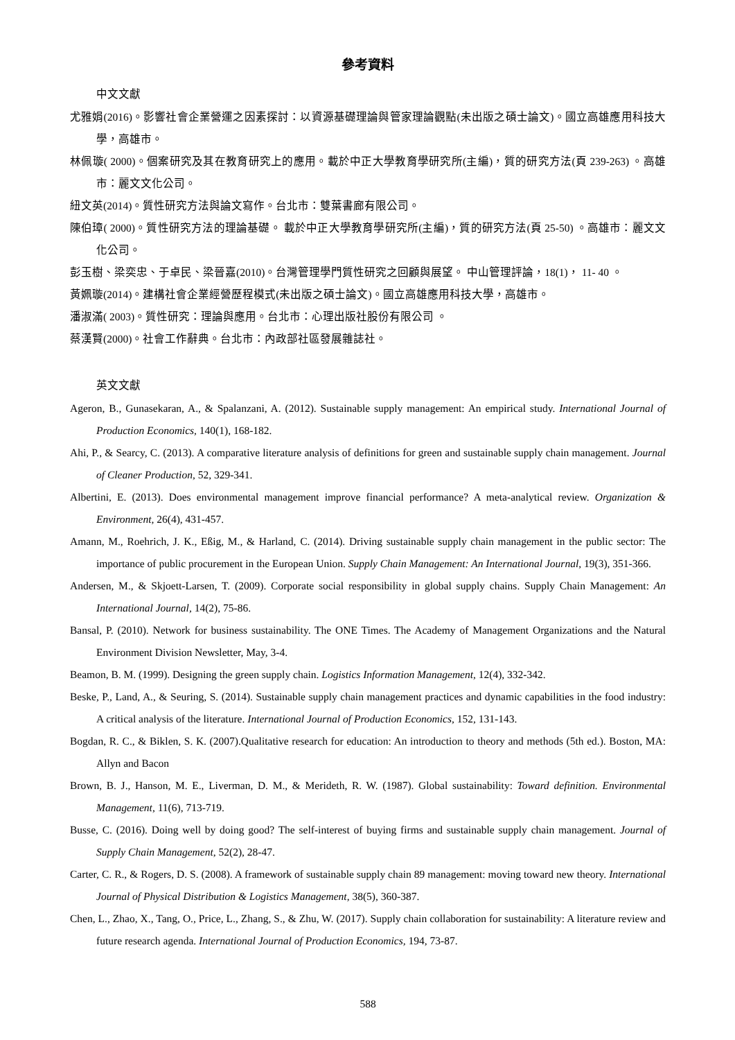參考資料
中文文獻
尤雅娟(2016)。影響社會企業營運之因素探討：以資源基礎理論與管家理論觀點(未出版之碩士論文)。國立高雄應用科技大學，高雄市。
林佩璇( 2000)。個案研究及其在教育研究上的應用。載於中正大學教育學研究所(主編)，質的研究方法(頁 239-263) 。高雄市：麗文文化公司。
紐文英(2014)。質性研究方法與論文寫作。台北市：雙葉書廊有限公司。
陳伯璋( 2000)。質性研究方法的理論基礎。 載於中正大學教育學研究所(主編)，質的研究方法(頁 25-50) 。高雄市：麗文文化公司。
彭玉樹、梁奕忠、于卓民、梁晉嘉(2010)。台灣管理學門質性研究之回顧與展望。 中山管理評論，18(1)， 11- 40 。
黃姵璇(2014)。建構社會企業經營歷程模式(未出版之碩士論文)。國立高雄應用科技大學，高雄市。
潘淑滿( 2003)。質性研究：理論與應用。台北市：心理出版社股份有限公司 。
蔡漢賢(2000)。社會工作辭典。台北市：內政部社區發展雜誌社。
英文文獻
Ageron, B., Gunasekaran, A., & Spalanzani, A. (2012). Sustainable supply management: An empirical study. International Journal of Production Economics, 140(1), 168-182.
Ahi, P., & Searcy, C. (2013). A comparative literature analysis of definitions for green and sustainable supply chain management. Journal of Cleaner Production, 52, 329-341.
Albertini, E. (2013). Does environmental management improve financial performance? A meta-analytical review. Organization & Environment, 26(4), 431-457.
Amann, M., Roehrich, J. K., Eßig, M., & Harland, C. (2014). Driving sustainable supply chain management in the public sector: The importance of public procurement in the European Union. Supply Chain Management: An International Journal, 19(3), 351-366.
Andersen, M., & Skjoett-Larsen, T. (2009). Corporate social responsibility in global supply chains. Supply Chain Management: An International Journal, 14(2), 75-86.
Bansal, P. (2010). Network for business sustainability. The ONE Times. The Academy of Management Organizations and the Natural Environment Division Newsletter, May, 3-4.
Beamon, B. M. (1999). Designing the green supply chain. Logistics Information Management, 12(4), 332-342.
Beske, P., Land, A., & Seuring, S. (2014). Sustainable supply chain management practices and dynamic capabilities in the food industry: A critical analysis of the literature. International Journal of Production Economics, 152, 131-143.
Bogdan, R. C., & Biklen, S. K. (2007).Qualitative research for education: An introduction to theory and methods (5th ed.). Boston, MA: Allyn and Bacon
Brown, B. J., Hanson, M. E., Liverman, D. M., & Merideth, R. W. (1987). Global sustainability: Toward definition. Environmental Management, 11(6), 713-719.
Busse, C. (2016). Doing well by doing good? The self-interest of buying firms and sustainable supply chain management. Journal of Supply Chain Management, 52(2), 28-47.
Carter, C. R., & Rogers, D. S. (2008). A framework of sustainable supply chain 89 management: moving toward new theory. International Journal of Physical Distribution & Logistics Management, 38(5), 360-387.
Chen, L., Zhao, X., Tang, O., Price, L., Zhang, S., & Zhu, W. (2017). Supply chain collaboration for sustainability: A literature review and future research agenda. International Journal of Production Economics, 194, 73-87.
588